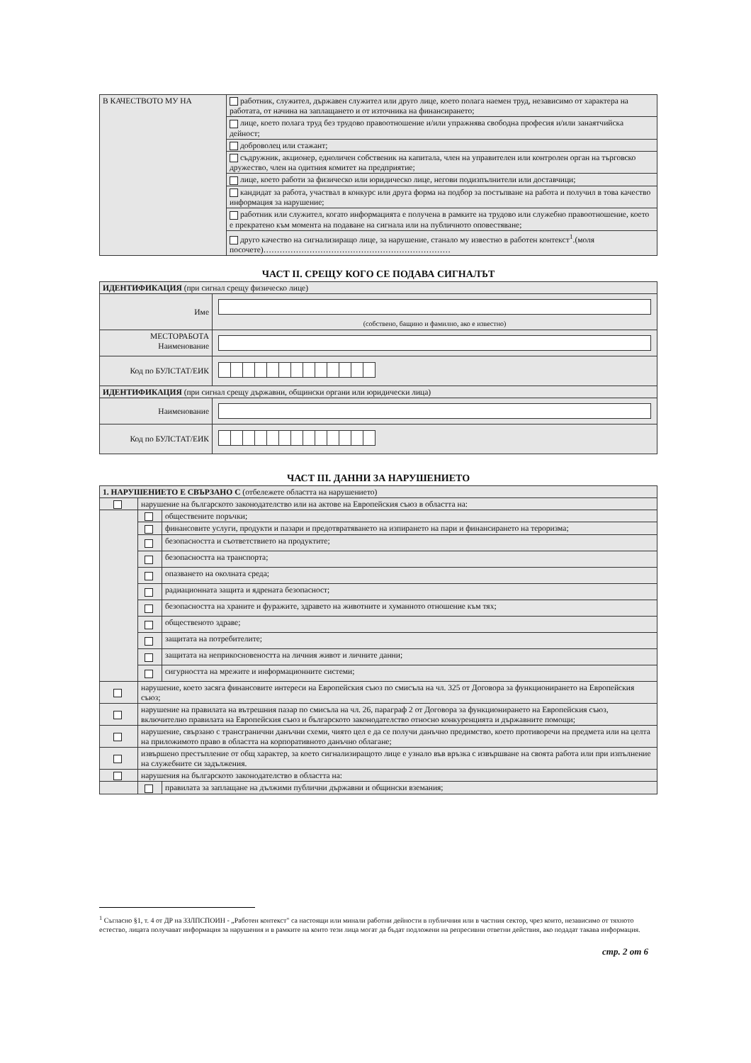| В КАЧЕСТВОТО МУ НА | работник, служител, държавен служител или друго лице, което полага наемен труд, независимо от характера на работата, от начина на заплащането и от източника на финансирането; |
| | лице, което полага труд без трудово правоотношение и/или упражнява свободна професия и/или занаятчийска дейност; |
| | доброволец или стажант; |
| | съдружник, акционер, едноличен собственик на капитала, член на управителен или контролен орган на търговско дружество, член на одитния комитет на предприятие; |
| | лице, което работи за физическо или юридическо лице, негови подизпълнители или доставчици; |
| | кандидат за работа, участвал в конкурс или друга форма на подбор за постъпване на работа и получил в това качество информация за нарушение; |
| | работник или служител, когато информацията е получена в рамките на трудово или служебно правоотношение, което е прекратено към момента на подаване на сигнала или на публичното оповестяване; |
| | друго качество на сигнализиращо лице, за нарушение, станало му известно в работен контекст<sup>1</sup>.(моля посочете)…………………………………………………………… |
ЧАСТ II. СРЕЩУ КОГО СЕ ПОДАВА СИГНАЛЪТ
| ИДЕНТИФИКАЦИЯ (при сигнал срещу физическо лице) | |
| Име | (собствено, бащино и фамилно, ако е известно) |
| МЕСТОРАБОТА Наименование | |
| Код по БУЛСТАТ/ЕИК | |
| ИДЕНТИФИКАЦИЯ (при сигнал срещу държавни, общински органи или юридически лица) | |
| Наименование | |
| Код по БУЛСТАТ/ЕИК | |
ЧАСТ III. ДАННИ ЗА НАРУШЕНИЕТО
| 1. НАРУШЕНИЕТО Е СВЪРЗАНО С (отбележете областта на нарушението) | | |
| | нарушение на българското законодателство или на актове на Европейския съюз в областта на: | |
| | | обществените поръчки; |
| | | финансовите услуги, продукти и пазари и предотвратяването на изпирането на пари и финансирането на тероризма; |
| | | безопасността и съответствието на продуктите; |
| | | безопасността на транспорта; |
| | | опазването на околната среда; |
| | | радиационната защита и ядрената безопасност; |
| | | безопасността на храните и фуражите, здравето на животните и хуманното отношение към тях; |
| | | общественото здраве; |
| | | защитата на потребителите; |
| | | защитата на неприкосновеността на личния живот и личните данни; |
| | | сигурността на мрежите и информационните системи; |
| | нарушение, което засяга финансовите интереси на Европейския съюз по смисъла на чл. 325 от Договора за функционирането на Европейския съюз; | |
| | нарушение на правилата на вътрешния пазар по смисъла на чл. 26, параграф 2 от Договора за функционирането на Европейския съюз, включително правилата на Европейския съюз и българското законодателство относно конкуренцията и държавните помощи; | |
| | нарушение, свързано с трансгранични данъчни схеми, чиято цел е да се получи данъчно предимство, което противоречи на предмета или на целта на приложимото право в областта на корпоративното данъчно облагане; | |
| | извършено престъпление от общ характер, за което сигнализиращото лице е узнало във връзка с извършване на своята работа или при изпълнение на служебните си задължения. | |
| | нарушения на българското законодателство в областта на: | |
| | | правилата за заплащане на дължими публични държавни и общински вземания; |
<sup>1</sup> Съгласно §1, т. 4 от ДР на ЗЗЛПСПОИН - „Работен контекст" са настоящи или минали работни дейности в публичния или в частния сектор, чрез които, независимо от тяхното естество, лицата получават информация за нарушения и в рамките на които тези лица могат да бъдат подложени на репресивни ответни действия, ако подадат такава информация.
стр. 2 от 6